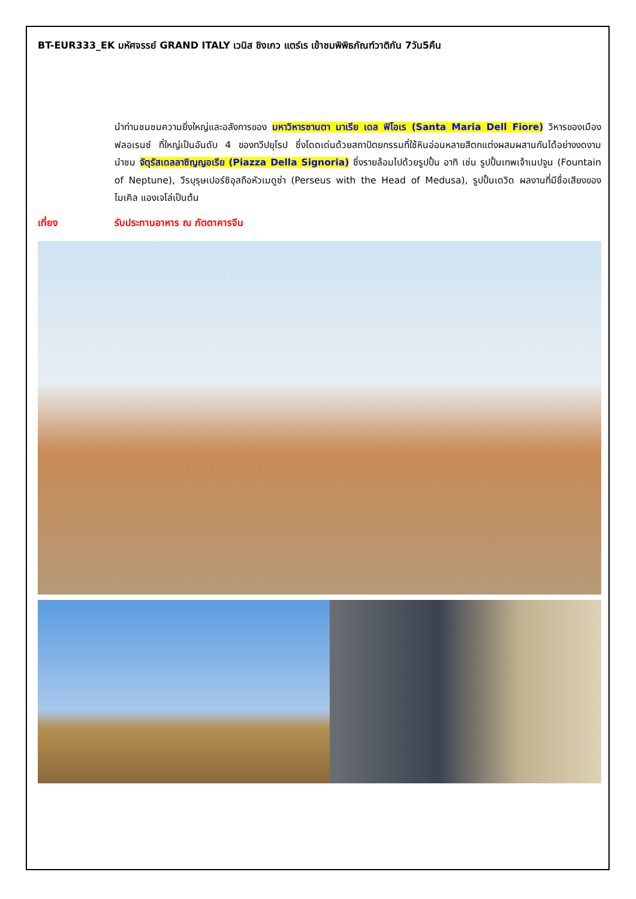BT-EUR333_EK มหัศจรรย์ GRAND ITALY เวนิส ชิงเกว แตร์เร เข้าชมพิพิธภัณฑ์วาติกัน 7วัน5คืน
นำท่านชมชมความยิ่งใหญ่และอลังการของ มหาวิหารซานตา มาเรีย เดล ฟิโอเร (Santa Maria Dell Fiore) วิหารของเมืองฟลอเรนซ์ ที่ใหญ่เป็นอันดับ 4 ของทวีปยุโรป ซึ่งโดดเด่นด้วยสถาปัตยกรรมที่ใช้หินอ่อนหลายสีตกแต่งผสมผสานกันได้อย่างงดงาม นำชม จัตุรัสเดลลาซิญญอเรีย (Piazza Della Signoria) ซึ่งรายล้อมไปด้วยรูปปั้น อาทิ เช่น รูปปั้นเทพเจ้าเนปจูน (Fountain of Neptune), วีรบุรุษเปอร์ซิอุสถือหัวเมดูซ่า (Perseus with the Head of Medusa), รูปปั้นเดวิด ผลงานที่มีชื่อเสียงของ ไมเคิล แองเจโล่เป็นต้น
เที่ยง รับประทานอาหาร ณ ภัตตาคารจีน